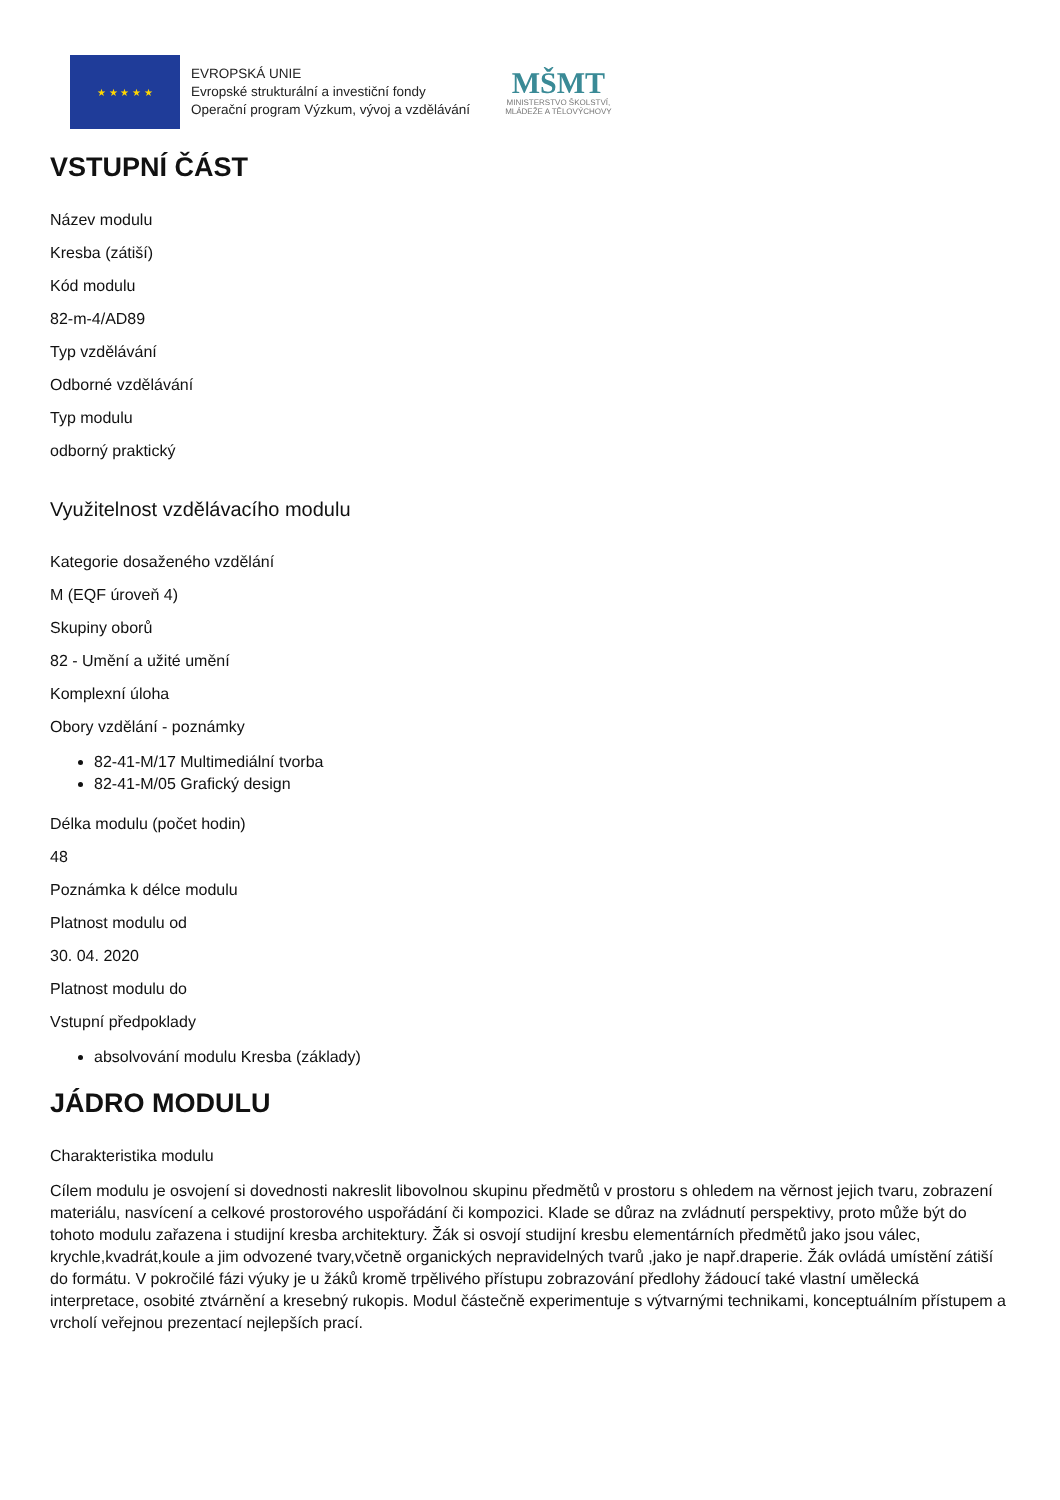★ ★ ★ ★ ★
EVROPSKÁ UNIE
Evropské strukturální a investiční fondy
Operační program Výzkum, vývoj a vzdělávání
MŠMT
MINISTERSTVO ŠKOLSTVÍ,
MLÁDEŽE A TĚLOVÝCHOVY
VSTUPNÍ ČÁST
Název modulu
Kresba (zátiší)
Kód modulu
82-m-4/AD89
Typ vzdělávání
Odborné vzdělávání
Typ modulu
odborný praktický
Využitelnost vzdělávacího modulu
Kategorie dosaženého vzdělání
M (EQF úroveň 4)
Skupiny oborů
82 - Umění a užité umění
Komplexní úloha
Obory vzdělání - poznámky
82-41-M/17 Multimediální tvorba
82-41-M/05 Grafický design
Délka modulu (počet hodin)
48
Poznámka k délce modulu
Platnost modulu od
30. 04. 2020
Platnost modulu do
Vstupní předpoklady
absolvování modulu Kresba (základy)
JÁDRO MODULU
Charakteristika modulu
Cílem modulu je osvojení si dovednosti nakreslit libovolnou skupinu předmětů v prostoru s ohledem na věrnost jejich tvaru, zobrazení materiálu, nasvícení a celkové prostorového uspořádání či kompozici. Klade se důraz na zvládnutí perspektivy, proto může být do tohoto modulu zařazena i studijní kresba architektury. Žák si osvojí studijní kresbu elementárních předmětů jako jsou válec, krychle,kvadrát,koule a jim odvozené tvary,včetně organických nepravidelných tvarů ,jako je např.draperie. Žák ovládá umístění zátiší do formátu. V pokročilé fázi výuky je u žáků kromě trpělivého přístupu zobrazování předlohy žádoucí také vlastní umělecká interpretace, osobité ztvárnění a kresebný rukopis. Modul částečně experimentuje s výtvarnými technikami, konceptuálním přístupem a vrcholí veřejnou prezentací nejlepších prací.